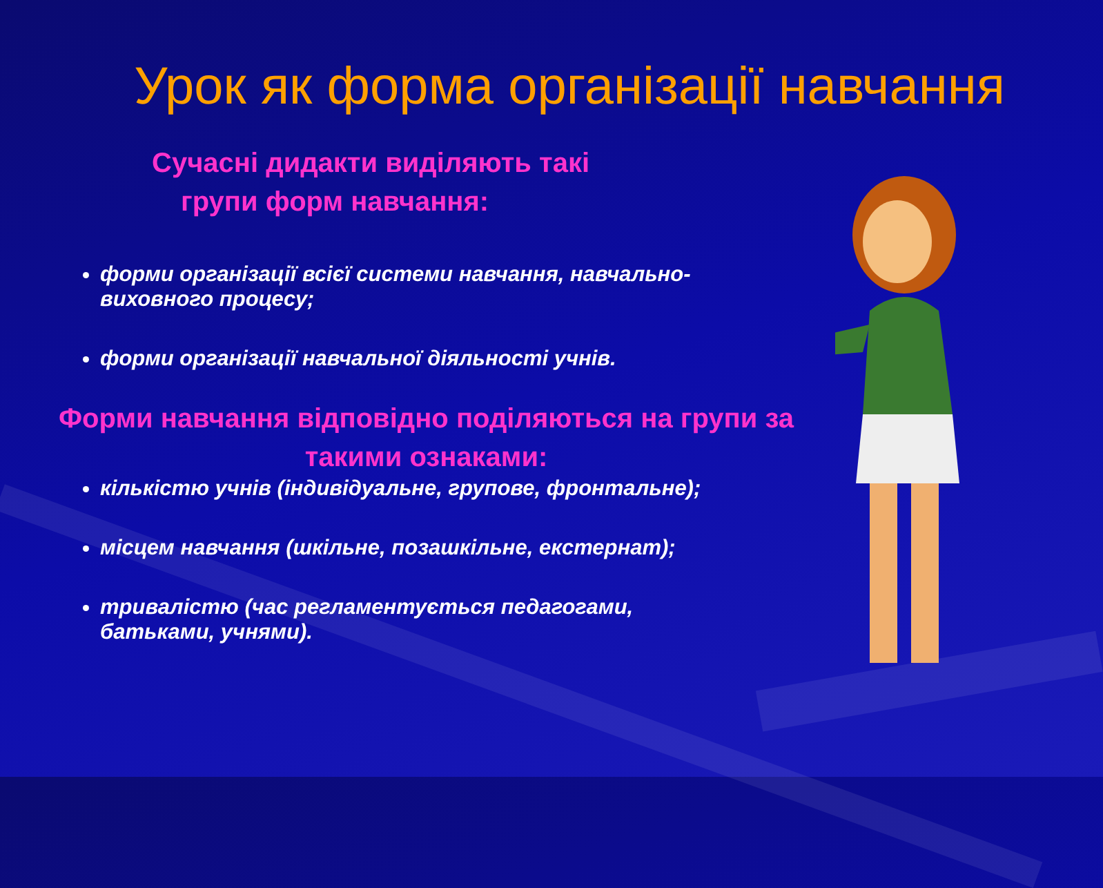Урок як форма організації навчання
Сучасні дидакти виділяють такі
групи форм навчання:
форми організації всієї системи навчання, навчально-виховного процесу;
форми організації навчальної діяльності учнів.
Форми навчання відповідно поділяються на групи за такими ознаками:
кількістю учнів (індивідуальне, групове, фронтальне);
місцем навчання (шкільне, позашкільне, екстернат);
тривалістю (час регламентується педагогами, батьками, учнями).